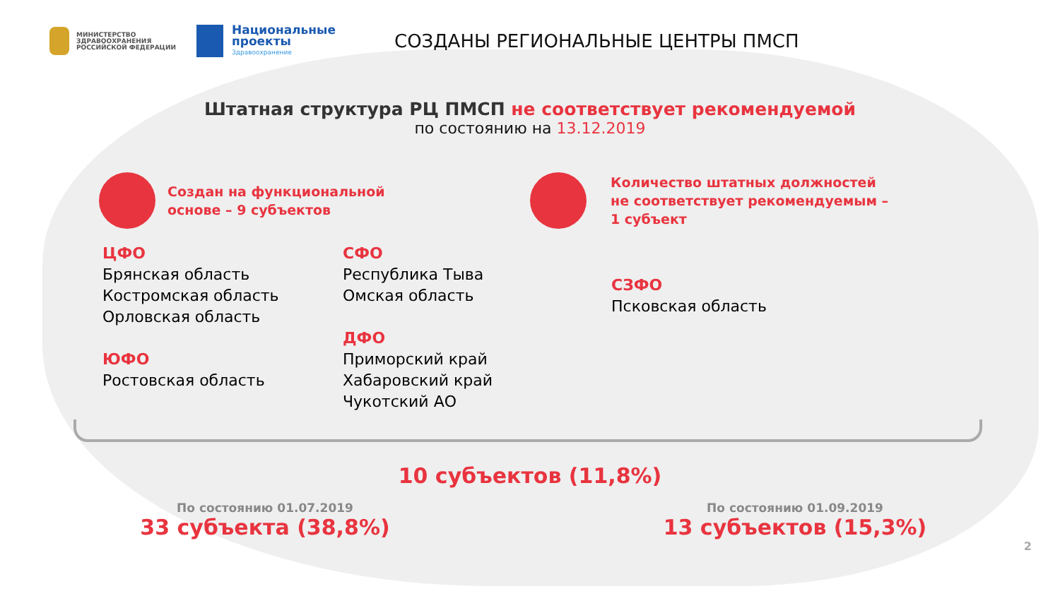МИНИСТЕРСТВО ЗДРАВООХРАНЕНИЯ РОССИЙСКОЙ ФЕДЕРАЦИИ
Национальные проекты
Здравоохранение
СОЗДАНЫ РЕГИОНАЛЬНЫЕ ЦЕНТРЫ ПМСП
Штатная структура РЦ ПМСП не соответствует рекомендуемой
по состоянию на 13.12.2019
Создан на функциональной
основе – 9 субъектов
Количество штатных должностей
не соответствует рекомендуемым –
1 субъект
ЦФО
Брянская область
Костромская область
Орловская область
ЮФО
Ростовская область
СФО
Республика Тыва
Омская область
ДФО
Приморский край
Хабаровский край
Чукотский АО
СЗФО
Псковская область
10 субъектов (11,8%)
По состоянию 01.07.2019
33 субъекта (38,8%)
По состоянию 01.09.2019
13 субъектов (15,3%)
2